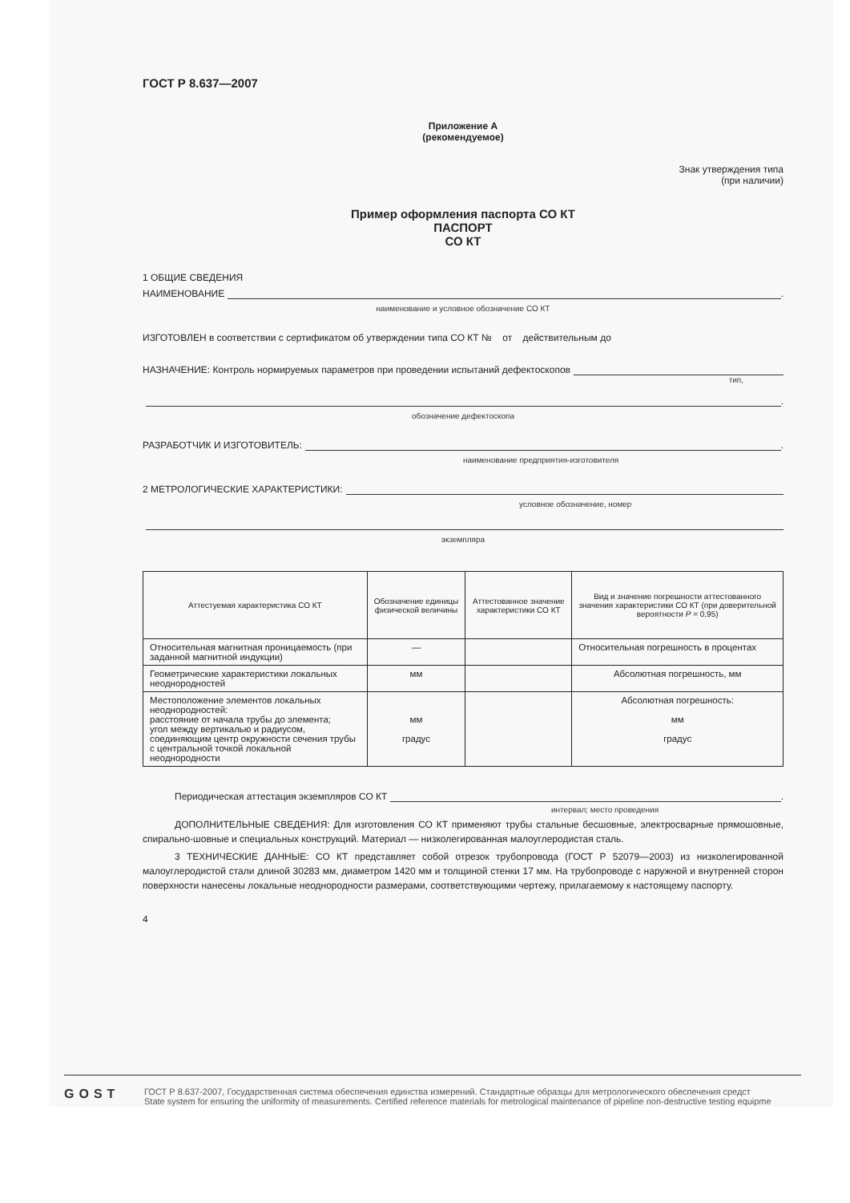ГОСТ Р 8.637—2007
Приложение А
(рекомендуемое)
Знак утверждения типа
(при наличии)
Пример оформления паспорта СО КТ
ПАСПОРТ
СО КТ
1 ОБЩИЕ СВЕДЕНИЯ
НАИМЕНОВАНИЕ .
наименование и условное обозначение СО КТ
ИЗГОТОВЛЕН в соответствии с сертификатом об утверждении типа СО КТ № от действительным до
НАЗНАЧЕНИЕ: Контроль нормируемых параметров при проведении испытаний дефектоскопов
тип,
.
обозначение дефектоскопа
РАЗРАБОТЧИК И ИЗГОТОВИТЕЛЬ: .
наименование предприятия-изготовителя
2 МЕТРОЛОГИЧЕСКИЕ ХАРАКТЕРИСТИКИ:
условное обозначение, номер
экземпляра
| Аттестуемая характеристика СО КТ | Обозначение единицы физической величины | Аттестованное значение характеристики СО КТ | Вид и значение погрешности аттестованного значения характеристики СО КТ (при доверительной вероятности Р = 0,95) |
| --- | --- | --- | --- |
| Относительная магнитная проницаемость (при заданной магнитной индукции) | — | | Относительная погрешность в процентах |
| Геометрические характеристики локальных неоднородностей | мм | | Абсолютная погрешность, мм |
| Местоположение элементов локальных неоднородностей: расстояние от начала трубы до элемента; угол между вертикалью и радиусом, соединяющим центр окружности сечения трубы с центральной точкой локальной неоднородности | мм градус | | Абсолютная погрешность: мм градус |
Периодическая аттестация экземпляров СО КТ .
интервал; место проведения
ДОПОЛНИТЕЛЬНЫЕ СВЕДЕНИЯ: Для изготовления СО КТ применяют трубы стальные бесшовные, электросварные прямошовные, спирально-шовные и специальных конструкций. Материал — низколегированная малоуглеродистая сталь.
3 ТЕХНИЧЕСКИЕ ДАННЫЕ: СО КТ представляет собой отрезок трубопровода (ГОСТ Р 52079—2003) из низколегированной малоуглеродистой стали длиной 30283 мм, диаметром 1420 мм и толщиной стенки 17 мм. На трубопроводе с наружной и внутренней сторон поверхности нанесены локальные неоднородности размерами, соответствующими чертежу, прилагаемому к настоящему паспорту.
4
GOST
ГОСТ Р 8.637-2007, Государственная система обеспечения единства измерений. Стандартные образцы для метрологического обеспечения средст
State system for ensuring the uniformity of measurements. Certified reference materials for metrological maintenance of pipeline non-destructive testing equipme